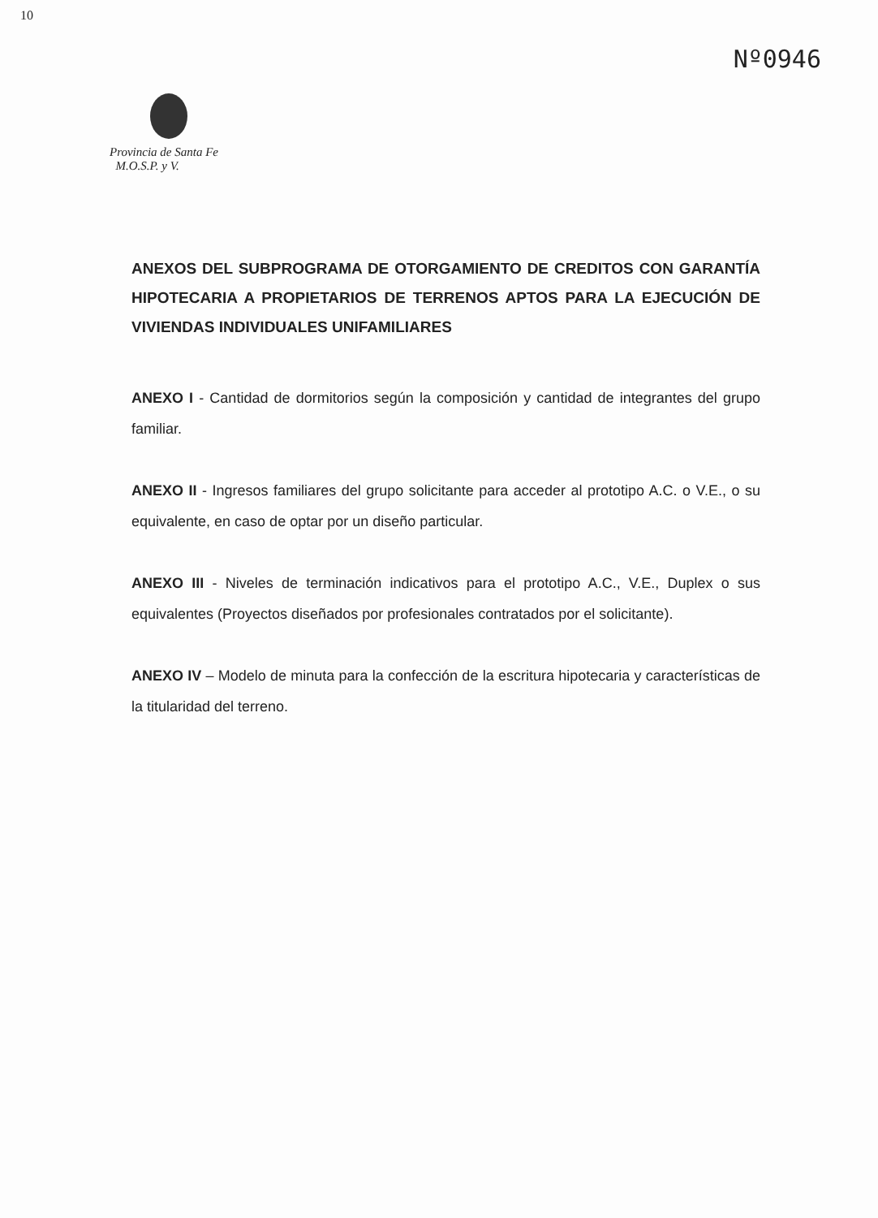10
Nº0946
Provincia de Santa Fe
M.O.S.P. y V.
ANEXOS DEL SUBPROGRAMA DE OTORGAMIENTO DE CREDITOS CON GARANTÍA HIPOTECARIA A PROPIETARIOS DE TERRENOS APTOS PARA LA EJECUCIÓN DE VIVIENDAS INDIVIDUALES UNIFAMILIARES
ANEXO I - Cantidad de dormitorios según la composición y cantidad de integrantes del grupo familiar.
ANEXO II - Ingresos familiares del grupo solicitante para acceder al prototipo A.C. o V.E., o su equivalente, en caso de optar por un diseño particular.
ANEXO III - Niveles de terminación indicativos para el prototipo A.C., V.E., Duplex o sus equivalentes (Proyectos diseñados por profesionales contratados por el solicitante).
ANEXO IV – Modelo de minuta para la confección de la escritura hipotecaria y características de la titularidad del terreno.